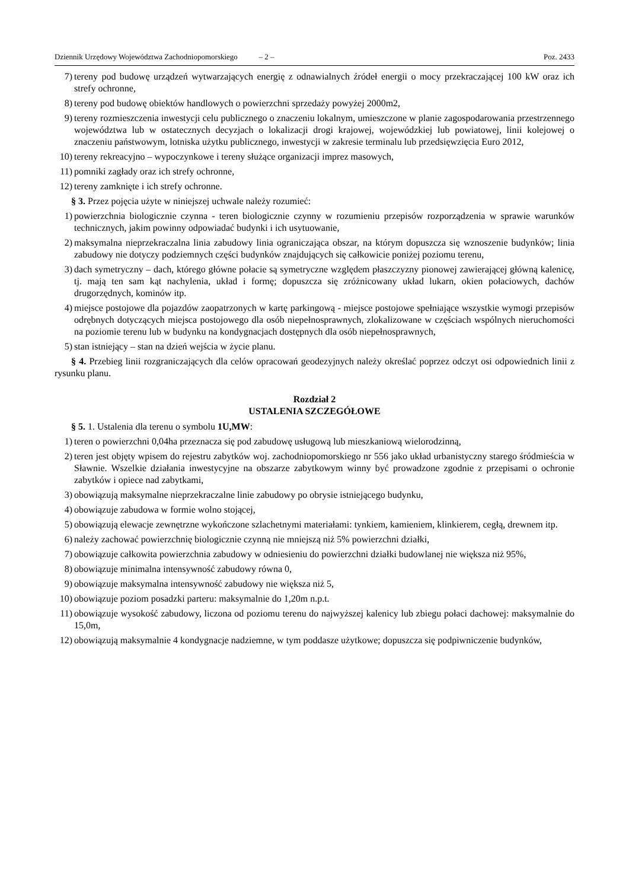Dziennik Urzędowy Województwa Zachodniopomorskiego – 2 – Poz. 2433
7) tereny pod budowę urządzeń wytwarzających energię z odnawialnych źródeł energii o mocy przekraczającej 100 kW oraz ich strefy ochronne,
8) tereny pod budowę obiektów handlowych o powierzchni sprzedaży powyżej 2000m2,
9) tereny rozmieszczenia inwestycji celu publicznego o znaczeniu lokalnym, umieszczone w planie zagospodarowania przestrzennego województwa lub w ostatecznych decyzjach o lokalizacji drogi krajowej, wojewódzkiej lub powiatowej, linii kolejowej o znaczeniu państwowym, lotniska użytku publicznego, inwestycji w zakresie terminalu lub przedsięwzięcia Euro 2012,
10) tereny rekreacyjno – wypoczynkowe i tereny służące organizacji imprez masowych,
11) pomniki zagłady oraz ich strefy ochronne,
12) tereny zamknięte i ich strefy ochronne.
§ 3. Przez pojęcia użyte w niniejszej uchwale należy rozumieć:
1) powierzchnia biologicznie czynna - teren biologicznie czynny w rozumieniu przepisów rozporządzenia w sprawie warunków technicznych, jakim powinny odpowiadać budynki i ich usytuowanie,
2) maksymalna nieprzekraczalna linia zabudowy linia ograniczająca obszar, na którym dopuszcza się wznoszenie budynków; linia zabudowy nie dotyczy podziemnych części budynków znajdujących się całkowicie poniżej poziomu terenu,
3) dach symetryczny – dach, którego główne połacie są symetryczne względem płaszczyzny pionowej zawierającej główną kalenicę, tj. mają ten sam kąt nachylenia, układ i formę; dopuszcza się zróżnicowany układ lukarn, okien połaciowych, dachów drugorzędnych, kominów itp.
4) miejsce postojowe dla pojazdów zaopatrzonych w kartę parkingową - miejsce postojowe spełniające wszystkie wymogi przepisów odrębnych dotyczących miejsca postojowego dla osób niepełnosprawnych, zlokalizowane w częściach wspólnych nieruchomości na poziomie terenu lub w budynku na kondygnacjach dostępnych dla osób niepełnosprawnych,
5) stan istniejący – stan na dzień wejścia w życie planu.
§ 4. Przebieg linii rozgraniczających dla celów opracowań geodezyjnych należy określać poprzez odczyt osi odpowiednich linii z rysunku planu.
Rozdział 2
USTALENIA SZCZEGÓŁOWE
§ 5. 1. Ustalenia dla terenu o symbolu 1U,MW:
1) teren o powierzchni 0,04ha przeznacza się pod zabudowę usługową lub mieszkaniową wielorodzinną,
2) teren jest objęty wpisem do rejestru zabytków woj. zachodniopomorskiego nr 556 jako układ urbanistyczny starego śródmieścia w Sławnie. Wszelkie działania inwestycyjne na obszarze zabytkowym winny być prowadzone zgodnie z przepisami o ochronie zabytków i opiece nad zabytkami,
3) obowiązują maksymalne nieprzekraczalne linie zabudowy po obrysie istniejącego budynku,
4) obowiązuje zabudowa w formie wolno stojącej,
5) obowiązują elewacje zewnętrzne wykończone szlachetnymi materiałami: tynkiem, kamieniem, klinkierem, cegłą, drewnem itp.
6) należy zachować powierzchnię biologicznie czynną nie mniejszą niż 5% powierzchni działki,
7) obowiązuje całkowita powierzchnia zabudowy w odniesieniu do powierzchni działki budowlanej nie większa niż 95%,
8) obowiązuje minimalna intensywność zabudowy równa 0,
9) obowiązuje maksymalna intensywność zabudowy nie większa niż 5,
10) obowiązuje poziom posadzki parteru: maksymalnie do 1,20m n.p.t.
11) obowiązuje wysokość zabudowy, liczona od poziomu terenu do najwyższej kalenicy lub zbiegu połaci dachowej: maksymalnie do 15,0m,
12) obowiązują maksymalnie 4 kondygnacje nadziemne, w tym poddasze użytkowe; dopuszcza się podpiwniczenie budynków,